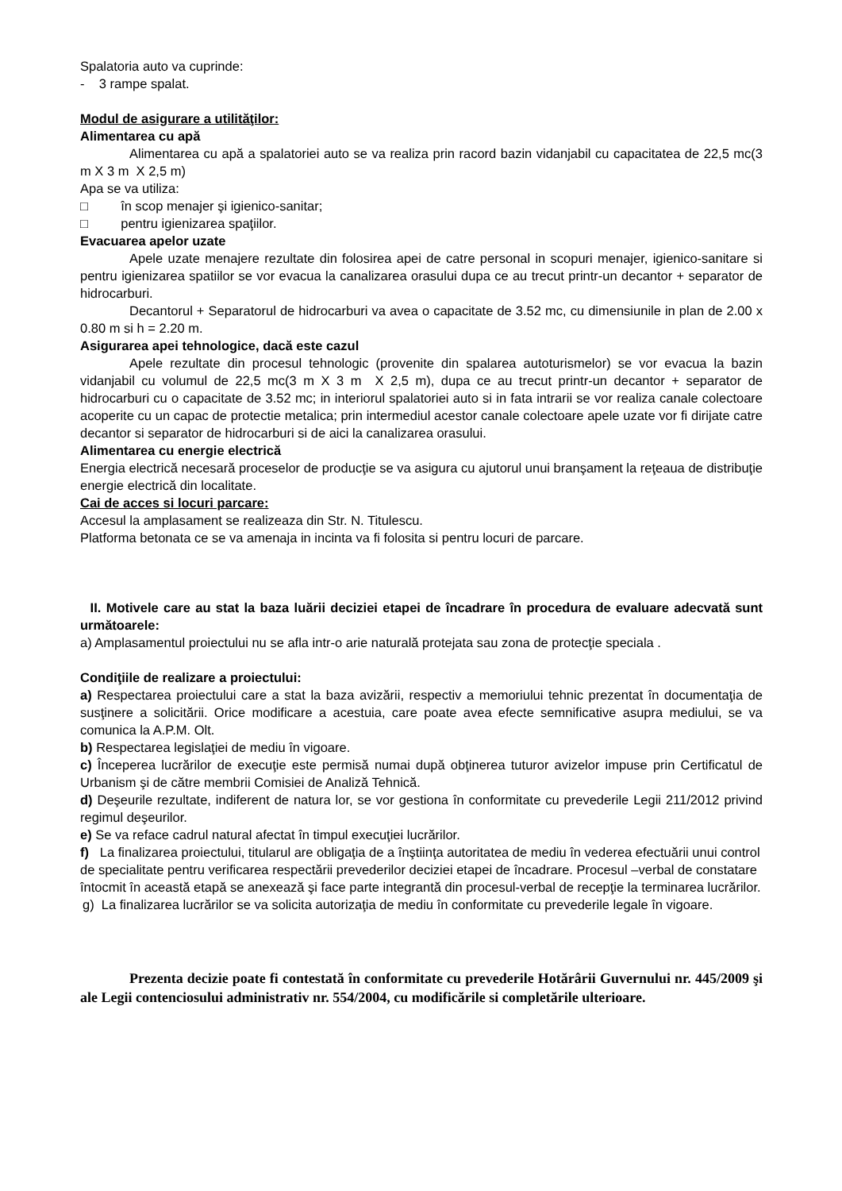Spalatoria auto va cuprinde:
- 3 rampe spalat.
Modul de asigurare a utilităţilor:
Alimentarea cu apă
Alimentarea cu apă a spalatoriei auto se va realiza prin racord bazin vidanjabil cu capacitatea de 22,5 mc(3 m X 3 m X 2,5 m)
Apa se va utiliza:
□ în scop menajer şi igienico-sanitar;
□ pentru igienizarea spaţiilor.
Evacuarea apelor uzate
Apele uzate menajere rezultate din folosirea apei de catre personal in scopuri menajer, igienico-sanitare si pentru igienizarea spatiilor se vor evacua la canalizarea orasului dupa ce au trecut printr-un decantor + separator de hidrocarburi.
Decantorul + Separatorul de hidrocarburi va avea o capacitate de 3.52 mc, cu dimensiunile in plan de 2.00 x 0.80 m si h = 2.20 m.
Asigurarea apei tehnologice, dacă este cazul
Apele rezultate din procesul tehnologic (provenite din spalarea autoturismelor) se vor evacua la bazin vidanjabil cu volumul de 22,5 mc(3 m X 3 m X 2,5 m), dupa ce au trecut printr-un decantor + separator de hidrocarburi cu o capacitate de 3.52 mc; in interiorul spalatoriei auto si in fata intrarii se vor realiza canale colectoare acoperite cu un capac de protectie metalica; prin intermediul acestor canale colectoare apele uzate vor fi dirijate catre decantor si separator de hidrocarburi si de aici la canalizarea orasului.
Alimentarea cu energie electrică
Energia electrică necesară proceselor de producţie se va asigura cu ajutorul unui branşament la reţeaua de distribuţie energie electrică din localitate.
Cai de acces si locuri parcare:
Accesul la amplasament se realizeaza din Str. N. Titulescu.
Platforma betonata ce se va amenaja in incinta va fi folosita si pentru locuri de parcare.
II. Motivele care au stat la baza luării deciziei etapei de încadrare în procedura de evaluare adecvată sunt următoarele:
a) Amplasamentul proiectului nu se afla intr-o arie naturală protejata sau zona de protecţie speciala .
Condiţiile de realizare a proiectului:
a) Respectarea proiectului care a stat la baza avizării, respectiv a memoriului tehnic prezentat în documentaţia de susţinere a solicitării. Orice modificare a acestuia, care poate avea efecte semnificative asupra mediului, se va comunica la A.P.M. Olt.
b) Respectarea legislaţiei de mediu în vigoare.
c) Începerea lucrărilor de execuţie este permisă numai după obţinerea tuturor avizelor impuse prin Certificatul de Urbanism şi de către membrii Comisiei de Analiză Tehnică.
d) Deşeurile rezultate, indiferent de natura lor, se vor gestiona în conformitate cu prevederile Legii 211/2012 privind regimul deşeurilor.
e) Se va reface cadrul natural afectat în timpul execuţiei lucrărilor.
f) La finalizarea proiectului, titularul are obligaţia de a înştiinţa autoritatea de mediu în vederea efectuării unui control de specialitate pentru verificarea respectării prevederilor deciziei etapei de încadrare. Procesul –verbal de constatare întocmit în această etapă se anexează şi face parte integrantă din procesul-verbal de recepţie la terminarea lucrărilor.
g) La finalizarea lucrărilor se va solicita autorizaţia de mediu în conformitate cu prevederile legale în vigoare.
Prezenta decizie poate fi contestată în conformitate cu prevederile Hotărârii Guvernului nr. 445/2009 şi ale Legii contenciosului administrativ nr. 554/2004, cu modificările si completările ulterioare.